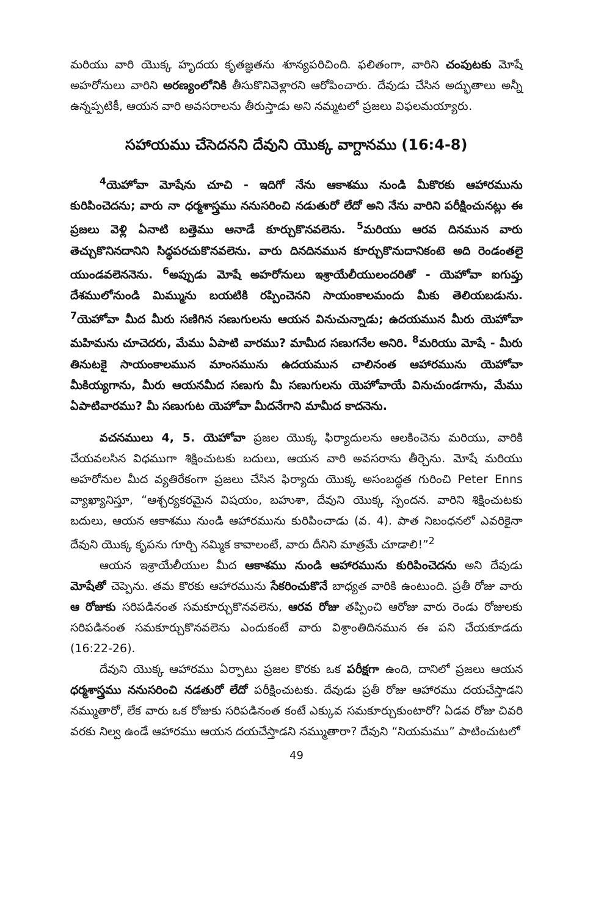మరియు వారి యొక్క హృదయ కృతజ్ఞతను శూన్యపరిచింది. ఫలితంగా, వారిని చంపుటకు మోషే అహరోనులు వారిని అరణ్యంలోనికి తీసుకొనివెళ్లారని ఆరోపించారు. దేవుడు చేసిన అద్భుతాలు అన్నీ ఉన్నప్పటికీ, ఆయన వారి అవసరాలను తీరుస్తాడు అని నమ్మటలో ప్రజలు విఫలమయ్యారు.
సహాయము చేసెదనని దేవుని యొక్క వాగ్దానము (16:4-8)
<sup>4</sup> యెహోవా మోషేను చూచి - ఇదిగో నేను ఆకాశము నుండి మీకొరకు ఆహారమును కురిపించెదను; వారు నా ధర్మశాస్త్రము ననుసరించి నడుతురో లేదో అని నేను వారిని పరీక్షించునట్లు ఈ ప్రజలు వెళ్లి ఏనాటి బత్తెము ఆనాడే కూర్చుకొనవలెను. <sup>5</sup>మరియు ఆరవ దినమున వారు తెచ్చుకొనినదానిని సిద్ధపరచుకొనవలెను. వారు దినదినమున కూర్చుకొనుదానికంటె అది రెండంతలై యుండవలెననెను. <sup>6</sup>అప్పుడు మోషే అహరోనులు ఇశ్రాయేలీయులందరితో - యెహోవా ఐగుప్తు దేశములోనుండి మిమ్మును బయటికి రప్పించెనని సాయంకాలమందు మీకు తెలియబడును. <sup>7</sup>యెహోవా మీద మీరు సణిగిన సణుగులను ఆయన వినుచున్నాడు; ఉదయమున మీరు యెహోవా మహిమను చూచెదరు, మేము ఏపాటి వారము? మామీద సణుగనేల అనిరి. <sup>8</sup>మరియు మోషే - మీరు తినుటకై సాయంకాలమున మాంసమును ఉదయమున చాలినంత ఆహారమును యెహోవా మీకియ్యగాను, మీరు ఆయనమీద సణుగు మీ సణుగులను యెహోవాయే వినుచుండగాను, మేము ఏపాటివారము? మీ సణుగుట యెహోవా మీదనేగాని మామీద కాదనెను.
వచనములు 4, 5. యెహోవా ప్రజల యొక్క ఫిర్యాదులను ఆలకించెను మరియు, వారికి చేయవలసిన విధముగా శిక్షించుటకు బదులు, ఆయన వారి అవసరాను తీర్చెను. మోషే మరియు అహరోనుల మీద వ్యతిరేకంగా ప్రజలు చేసిన ఫిర్యాదు యొక్క అసంబద్ధత గురించి Peter Enns వ్యాఖ్యానిస్తూ, “ఆశ్చర్యకరమైన విషయం, బహుశా, దేవుని యొక్క స్పందన. వారిని శిక్షించుటకు బదులు, ఆయన ఆకాశము నుండి ఆహారమును కురిపించాడు (వ. 4). పాత నిబంధనలో ఎవరికైనా దేవుని యొక్క కృపను గూర్చి నమ్మిక కావాలంటే, వారు దీనిని మాత్రమే చూడాలి!”<sup>2</sup>
ఆయన ఇశ్రాయేలీయుల మీద ఆకాశము నుండి ఆహారమును కురిపించెదను అని దేవుడు మోషేతో చెప్పెను. తమ కొరకు ఆహారమును సేకరించుకొనే బాధ్యత వారికి ఉంటుంది. ప్రతీ రోజు వారు ఆ రోజుకు సరిపడినంత సమకూర్చుకొనవలెను, ఆరవ రోజు తప్పించి ఆరోజు వారు రెండు రోజులకు సరిపడినంత సమకూర్చుకొనవలెను ఎందుకంటే వారు విశ్రాంతిదినమున ఈ పని చేయకూడదు (16:22-26).
దేవుని యొక్క ఆహారము ఏర్పాటు ప్రజల కొరకు ఒక పరీక్షగా ఉంది, దానిలో ప్రజలు ఆయన ధర్మశాస్త్రము ననుసరించి నడతురో లేదో పరీక్షించుటకు. దేవుడు ప్రతీ రోజు ఆహారము దయచేస్తాడని నమ్ముతారో, లేక వారు ఒక రోజుకు సరిపడినంత కంటే ఎక్కువ సమకూర్చుకుంటారో? ఏడవ రోజు చివరి వరకు నిల్వ ఉండే ఆహారము ఆయన దయచేస్తాడని నమ్ముతారా? దేవుని “నియమము” పాటించుటలో
49